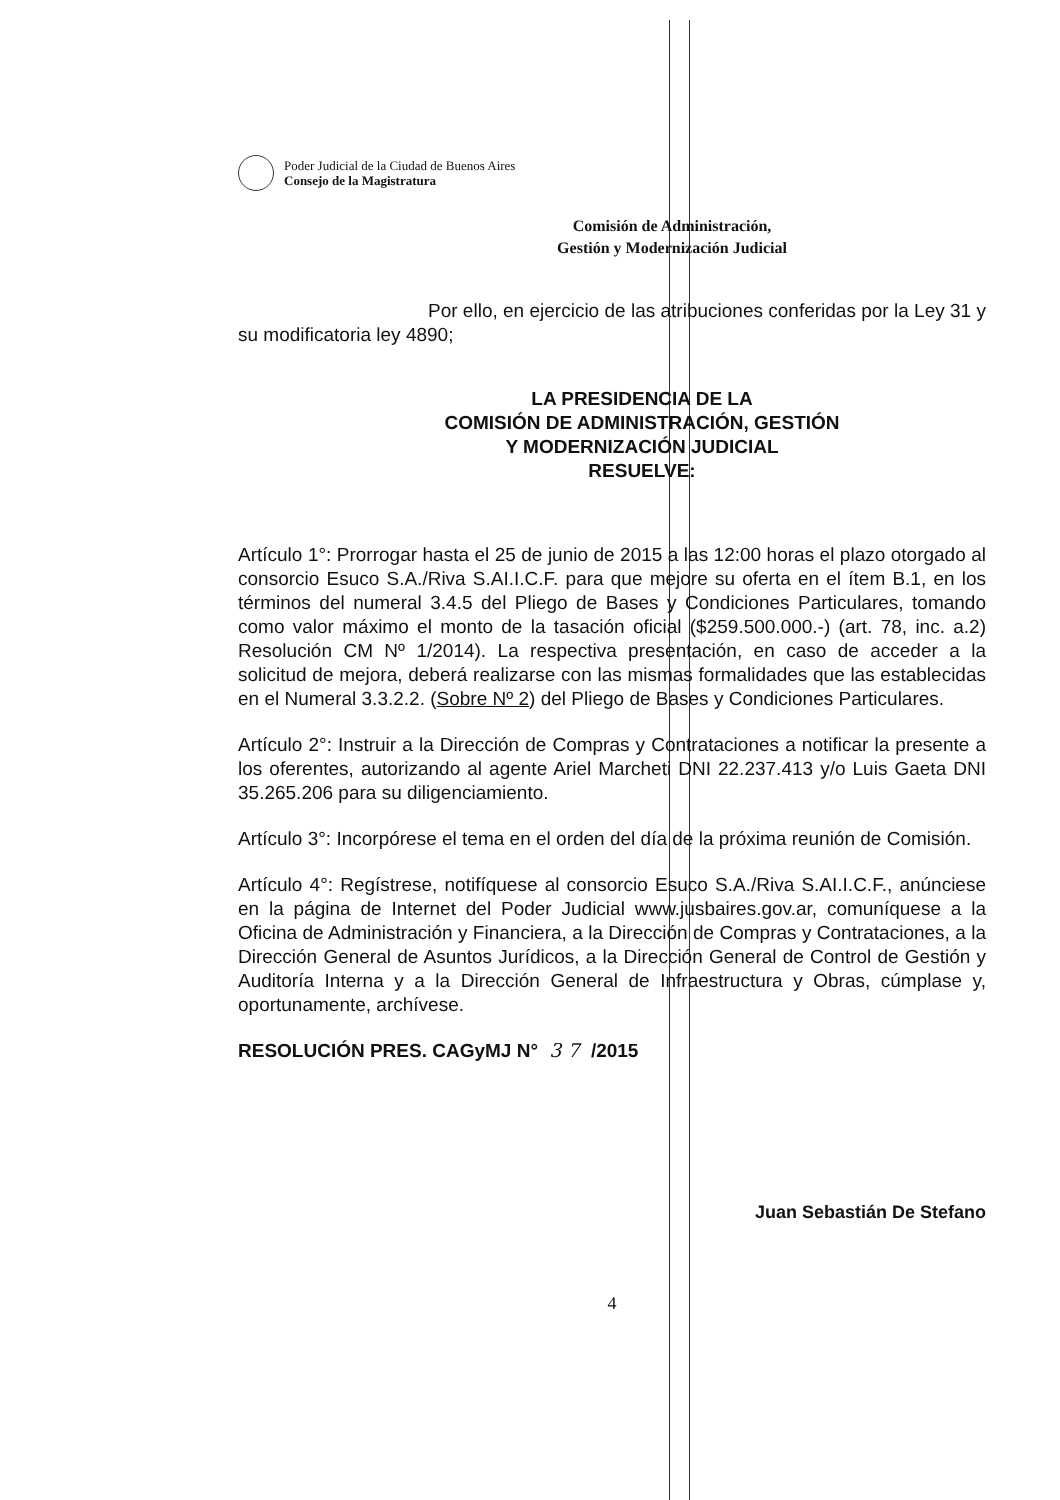Poder Judicial de la Ciudad de Buenos Aires
Consejo de la Magistratura
Comisión de Administración,
Gestión y Modernización Judicial
Por ello, en ejercicio de las atribuciones conferidas por la Ley 31 y su modificatoria ley 4890;
LA PRESIDENCIA DE LA
COMISIÓN DE ADMINISTRACIÓN, GESTIÓN
Y MODERNIZACIÓN JUDICIAL
RESUELVE:
Artículo 1°: Prorrogar hasta el 25 de junio de 2015 a las 12:00 horas el plazo otorgado al consorcio Esuco S.A./Riva S.AI.I.C.F. para que mejore su oferta en el ítem B.1, en los términos del numeral 3.4.5 del Pliego de Bases y Condiciones Particulares, tomando como valor máximo el monto de la tasación oficial ($259.500.000.-) (art. 78, inc. a.2) Resolución CM Nº 1/2014). La respectiva presentación, en caso de acceder a la solicitud de mejora, deberá realizarse con las mismas formalidades que las establecidas en el Numeral 3.3.2.2. (Sobre Nº 2) del Pliego de Bases y Condiciones Particulares.
Artículo 2°: Instruir a la Dirección de Compras y Contrataciones a notificar la presente a los oferentes, autorizando al agente Ariel Marcheti DNI 22.237.413 y/o Luis Gaeta DNI 35.265.206 para su diligenciamiento.
Artículo 3°: Incorpórese el tema en el orden del día de la próxima reunión de Comisión.
Artículo 4°: Regístrese, notifíquese al consorcio Esuco S.A./Riva S.AI.I.C.F., anúnciese en la página de Internet del Poder Judicial www.jusbaires.gov.ar, comuníquese a la Oficina de Administración y Financiera, a la Dirección de Compras y Contrataciones, a la Dirección General de Asuntos Jurídicos, a la Dirección General de Control de Gestión y Auditoría Interna y a la Dirección General de Infraestructura y Obras, cúmplase y, oportunamente, archívese.
RESOLUCIÓN PRES. CAGyMJ N° 3 7 /2015
Juan Sebastián De Stefano
4